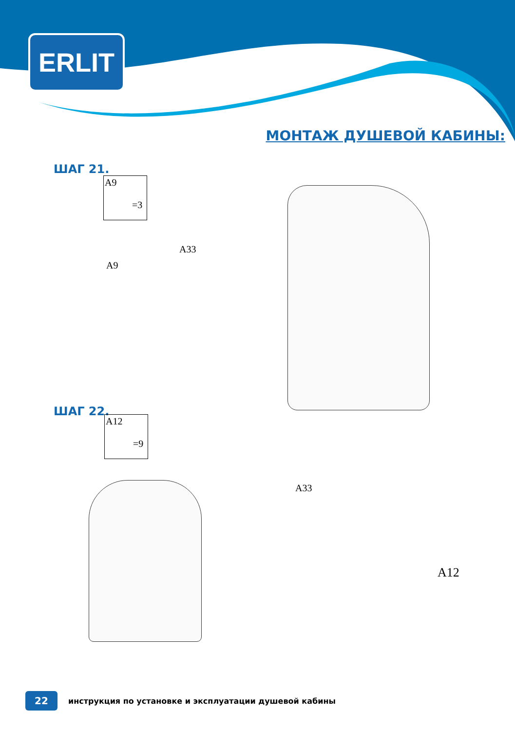ERLIT
МОНТАЖ ДУШЕВОЙ КАБИНЫ:
ШАГ 21.
A9
=3
A33
A9
ШАГ 22.
A12
=9
A33
A12
22
инструкция по установке и эксплуатации душевой кабины